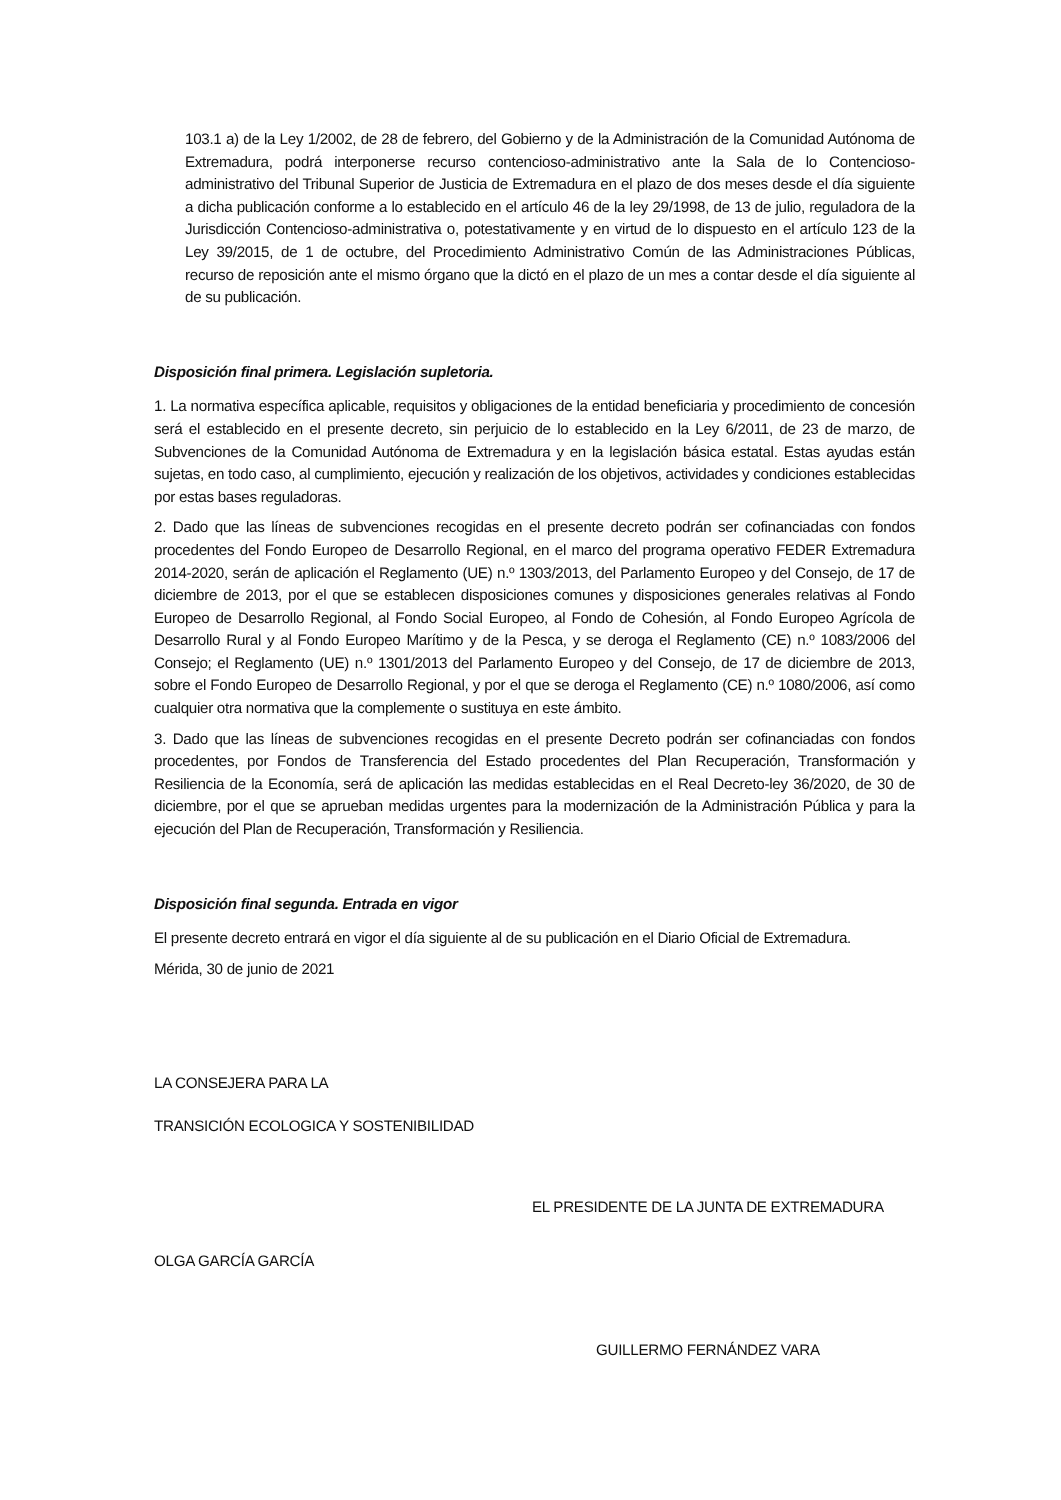103.1 a) de la Ley 1/2002, de 28 de febrero, del Gobierno y de la Administración de la Comunidad Autónoma de Extremadura, podrá interponerse recurso contencioso-administrativo ante la Sala de lo Contencioso-administrativo del Tribunal Superior de Justicia de Extremadura en el plazo de dos meses desde el día siguiente a dicha publicación conforme a lo establecido en el artículo 46 de la ley 29/1998, de 13 de julio, reguladora de la Jurisdicción Contencioso-administrativa o, potestativamente y en virtud de lo dispuesto en el artículo 123 de la Ley 39/2015, de 1 de octubre, del Procedimiento Administrativo Común de las Administraciones Públicas, recurso de reposición ante el mismo órgano que la dictó en el plazo de un mes a contar desde el día siguiente al de su publicación.
Disposición final primera. Legislación supletoria.
1. La normativa específica aplicable, requisitos y obligaciones de la entidad beneficiaria y procedimiento de concesión será el establecido en el presente decreto, sin perjuicio de lo establecido en la Ley 6/2011, de 23 de marzo, de Subvenciones de la Comunidad Autónoma de Extremadura y en la legislación básica estatal. Estas ayudas están sujetas, en todo caso, al cumplimiento, ejecución y realización de los objetivos, actividades y condiciones establecidas por estas bases reguladoras.
2. Dado que las líneas de subvenciones recogidas en el presente decreto podrán ser cofinanciadas con fondos procedentes del Fondo Europeo de Desarrollo Regional, en el marco del programa operativo FEDER Extremadura 2014-2020, serán de aplicación el Reglamento (UE) n.º 1303/2013, del Parlamento Europeo y del Consejo, de 17 de diciembre de 2013, por el que se establecen disposiciones comunes y disposiciones generales relativas al Fondo Europeo de Desarrollo Regional, al Fondo Social Europeo, al Fondo de Cohesión, al Fondo Europeo Agrícola de Desarrollo Rural y al Fondo Europeo Marítimo y de la Pesca, y se deroga el Reglamento (CE) n.º 1083/2006 del Consejo; el Reglamento (UE) n.º 1301/2013 del Parlamento Europeo y del Consejo, de 17 de diciembre de 2013, sobre el Fondo Europeo de Desarrollo Regional, y por el que se deroga el Reglamento (CE) n.º 1080/2006, así como cualquier otra normativa que la complemente o sustituya en este ámbito.
3. Dado que las líneas de subvenciones recogidas en el presente Decreto podrán ser cofinanciadas con fondos procedentes, por Fondos de Transferencia del Estado procedentes del Plan Recuperación, Transformación y Resiliencia de la Economía, será de aplicación las medidas establecidas en el Real Decreto-ley 36/2020, de 30 de diciembre, por el que se aprueban medidas urgentes para la modernización de la Administración Pública y para la ejecución del Plan de Recuperación, Transformación y Resiliencia.
Disposición final segunda. Entrada en vigor
El presente decreto entrará en vigor el día siguiente al de su publicación en el Diario Oficial de Extremadura.
Mérida, 30 de junio de 2021
LA CONSEJERA PARA LA
TRANSICIÓN ECOLOGICA Y SOSTENIBILIDAD
EL PRESIDENTE DE LA JUNTA DE EXTREMADURA
OLGA GARCÍA GARCÍA
GUILLERMO FERNÁNDEZ VARA